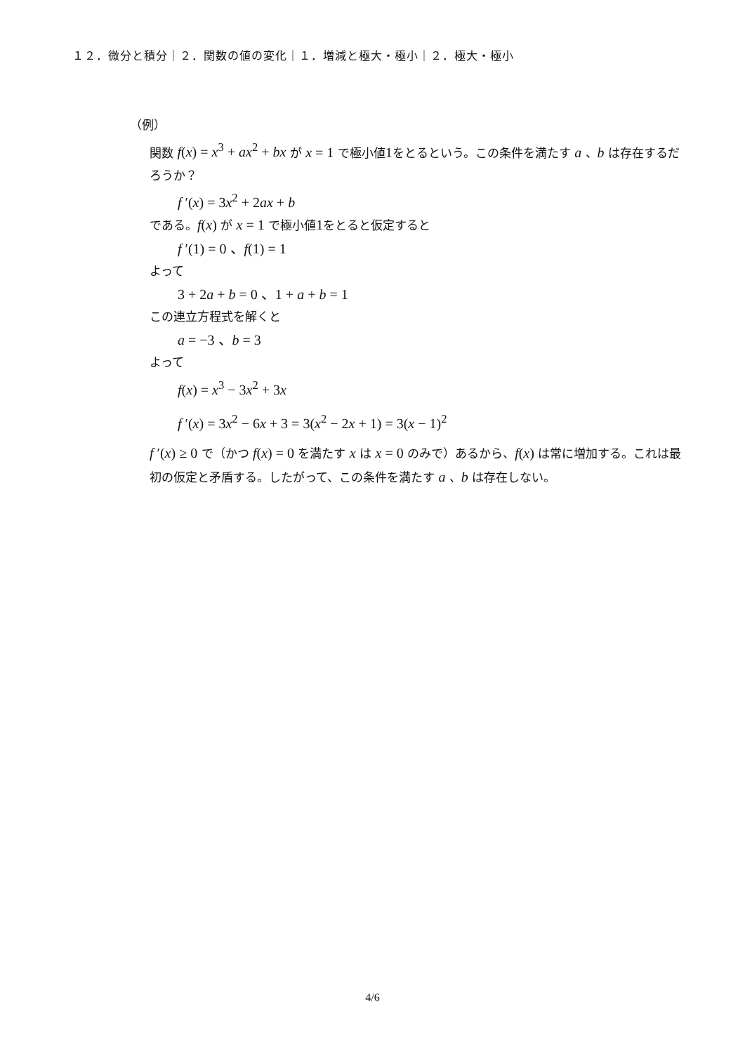１２．微分と積分｜２．関数の値の変化｜１．増減と極大・極小｜２．極大・極小
（例）
関数 f(x) = x<sup>3</sup> + ax<sup>2</sup> + bx が x = 1 で極小値1をとるという。この条件を満たす a 、b は存在するだろうか？
f ′(x) = 3x<sup>2</sup> + 2ax + b
である。f(x) が x = 1 で極小値1をとると仮定すると
f ′(1) = 0 、f(1) = 1
よって
3 + 2a + b = 0 、1 + a + b = 1
この連立方程式を解くと
a = −3 、b = 3
よって
f(x) = x<sup>3</sup> − 3x<sup>2</sup> + 3x
f ′(x) = 3x<sup>2</sup> − 6x + 3 = 3(x<sup>2</sup> − 2x + 1) = 3(x − 1)<sup>2</sup>
f ′(x) ≥ 0 で（かつ f(x) = 0 を満たす x は x = 0 のみで）あるから、f(x) は常に増加する。これは最初の仮定と矛盾する。したがって、この条件を満たす a 、b は存在しない。
4/6